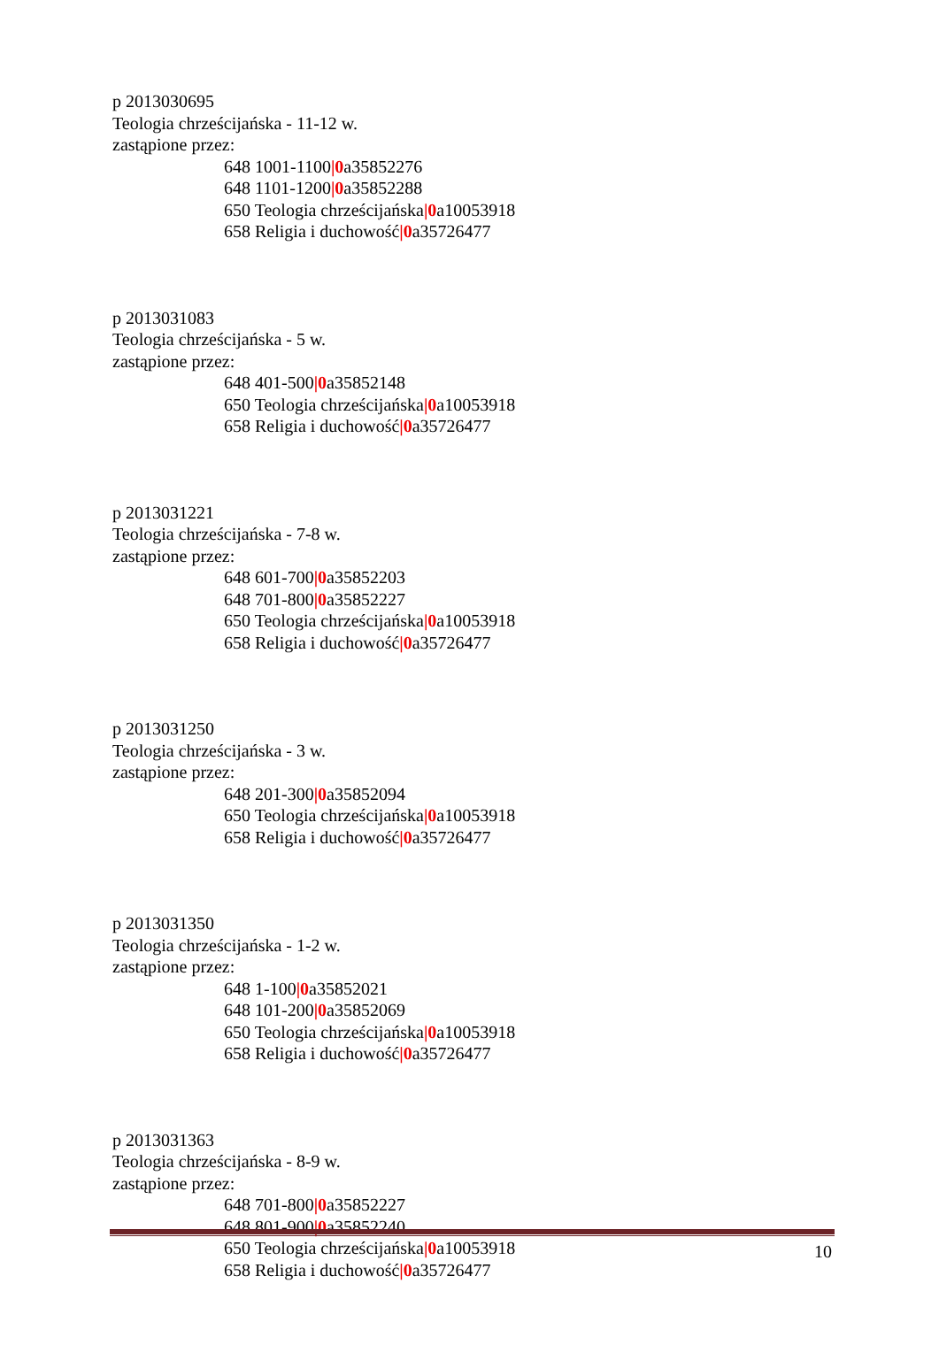p 2013030695
Teologia chrześcijańska - 11-12 w.
zastąpione przez:
648 1001-1100|0a35852276
648 1101-1200|0a35852288
650 Teologia chrześcijańska|0a10053918
658 Religia i duchowość|0a35726477
p 2013031083
Teologia chrześcijańska - 5 w.
zastąpione przez:
648 401-500|0a35852148
650 Teologia chrześcijańska|0a10053918
658 Religia i duchowość|0a35726477
p 2013031221
Teologia chrześcijańska - 7-8 w.
zastąpione przez:
648 601-700|0a35852203
648 701-800|0a35852227
650 Teologia chrześcijańska|0a10053918
658 Religia i duchowość|0a35726477
p 2013031250
Teologia chrześcijańska - 3 w.
zastąpione przez:
648 201-300|0a35852094
650 Teologia chrześcijańska|0a10053918
658 Religia i duchowość|0a35726477
p 2013031350
Teologia chrześcijańska - 1-2 w.
zastąpione przez:
648 1-100|0a35852021
648 101-200|0a35852069
650 Teologia chrześcijańska|0a10053918
658 Religia i duchowość|0a35726477
p 2013031363
Teologia chrześcijańska - 8-9 w.
zastąpione przez:
648 701-800|0a35852227
648 801-900|0a35852240
650 Teologia chrześcijańska|0a10053918
658 Religia i duchowość|0a35726477
10